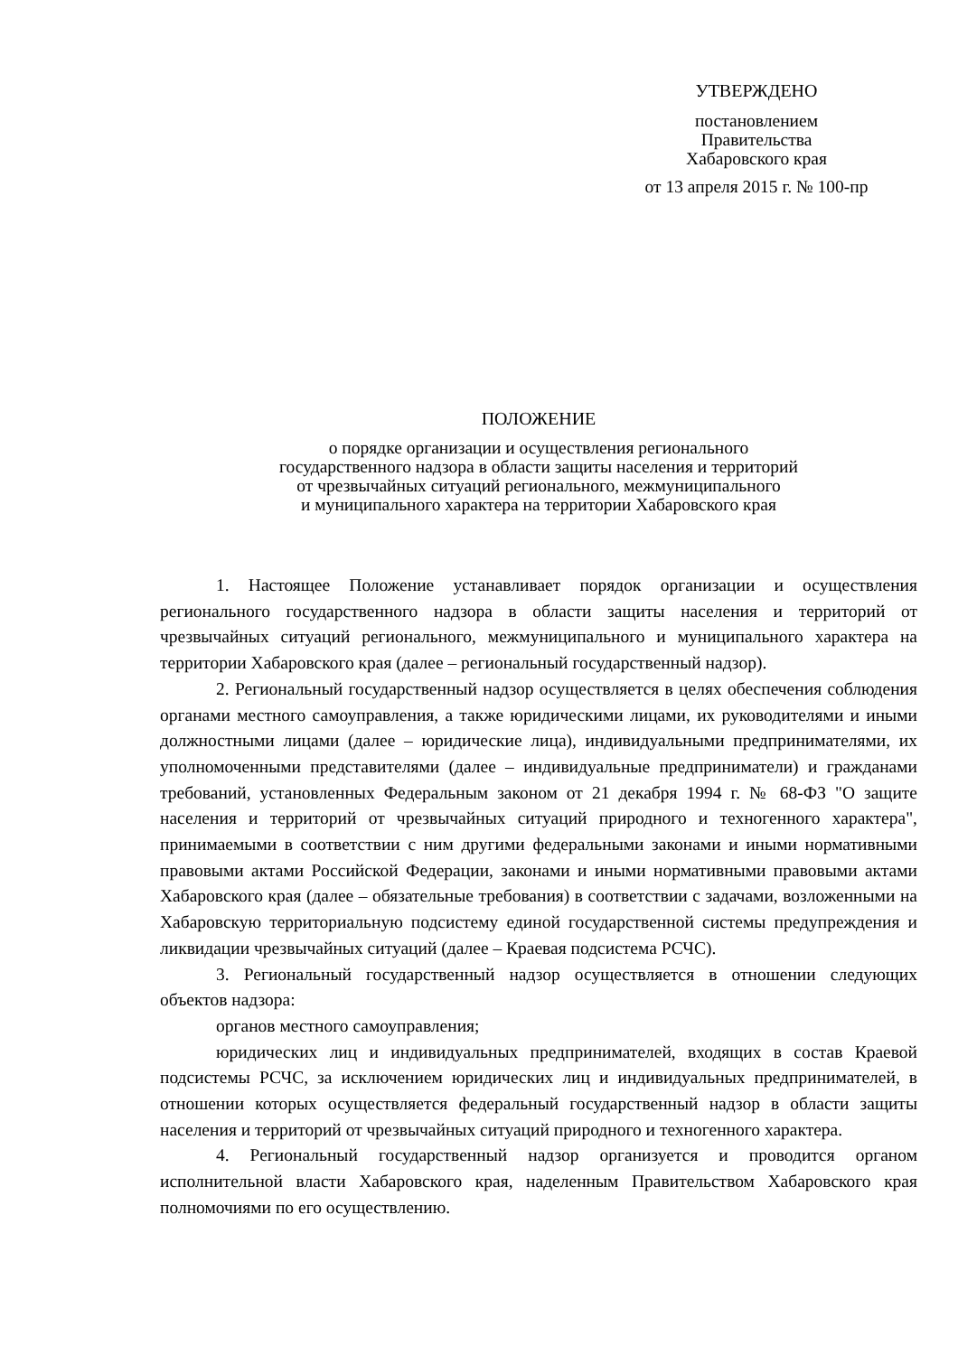УТВЕРЖДЕНО
постановлением
Правительства
Хабаровского края
от 13 апреля 2015 г. № 100-пр
ПОЛОЖЕНИЕ
о порядке организации и осуществления регионального
государственного надзора в области защиты населения и территорий
от чрезвычайных ситуаций регионального, межмуниципального
и муниципального характера на территории Хабаровского края
1. Настоящее Положение устанавливает порядок организации и осуществления регионального государственного надзора в области защиты населения и территорий от чрезвычайных ситуаций регионального, межмуниципального и муниципального характера на территории Хабаровского края (далее – региональный государственный надзор).
2. Региональный государственный надзор осуществляется в целях обеспечения соблюдения органами местного самоуправления, а также юридическими лицами, их руководителями и иными должностными лицами (далее – юридические лица), индивидуальными предпринимателями, их уполномоченными представителями (далее – индивидуальные предприниматели) и гражданами требований, установленных Федеральным законом от 21 декабря 1994 г. № 68-ФЗ "О защите населения и территорий от чрезвычайных ситуаций природного и техногенного характера", принимаемыми в соответствии с ним другими федеральными законами и иными нормативными правовыми актами Российской Федерации, законами и иными нормативными правовыми актами Хабаровского края (далее – обязательные требования) в соответствии с задачами, возложенными на Хабаровскую территориальную подсистему единой государственной системы предупреждения и ликвидации чрезвычайных ситуаций (далее – Краевая подсистема РСЧС).
3. Региональный государственный надзор осуществляется в отношении следующих объектов надзора:
органов местного самоуправления;
юридических лиц и индивидуальных предпринимателей, входящих в состав Краевой подсистемы РСЧС, за исключением юридических лиц и индивидуальных предпринимателей, в отношении которых осуществляется федеральный государственный надзор в области защиты населения и территорий от чрезвычайных ситуаций природного и техногенного характера.
4. Региональный государственный надзор организуется и проводится органом исполнительной власти Хабаровского края, наделенным Правительством Хабаровского края полномочиями по его осуществлению.